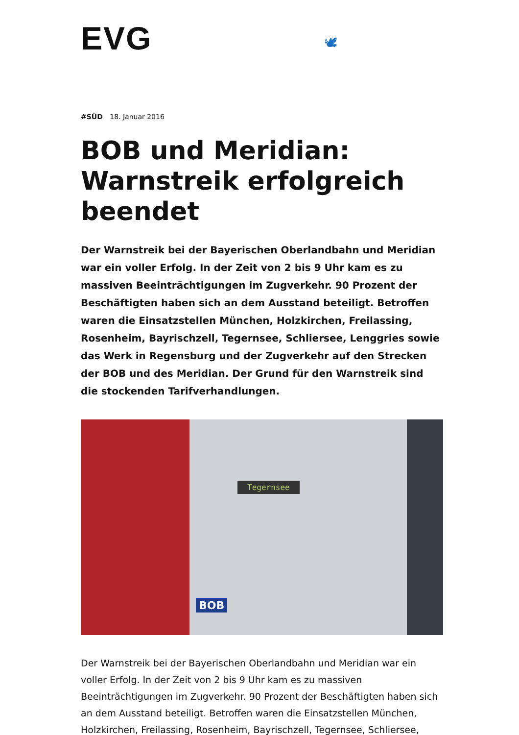EVG 🕊
#SÜD 18. Januar 2016
BOB und Meridian: Warnstreik erfolgreich beendet
Der Warnstreik bei der Bayerischen Oberlandbahn und Meridian war ein voller Erfolg. In der Zeit von 2 bis 9 Uhr kam es zu massiven Beeinträchtigungen im Zugverkehr. 90 Prozent der Beschäftigten haben sich an dem Ausstand beteiligt. Betroffen waren die Einsatzstellen München, Holzkirchen, Freilassing, Rosenheim, Bayrischzell, Tegernsee, Schliersee, Lenggries sowie das Werk in Regensburg und der Zugverkehr auf den Strecken der BOB und des Meridian. Der Grund für den Warnstreik sind die stockenden Tarifverhandlungen.
Tegernsee
BOB
Der Warnstreik bei der Bayerischen Oberlandbahn und Meridian war ein voller Erfolg. In der Zeit von 2 bis 9 Uhr kam es zu massiven Beeinträchtigungen im Zugverkehr. 90 Prozent der Beschäftigten haben sich an dem Ausstand beteiligt. Betroffen waren die Einsatzstellen München, Holzkirchen, Freilassing, Rosenheim, Bayrischzell, Tegernsee, Schliersee,